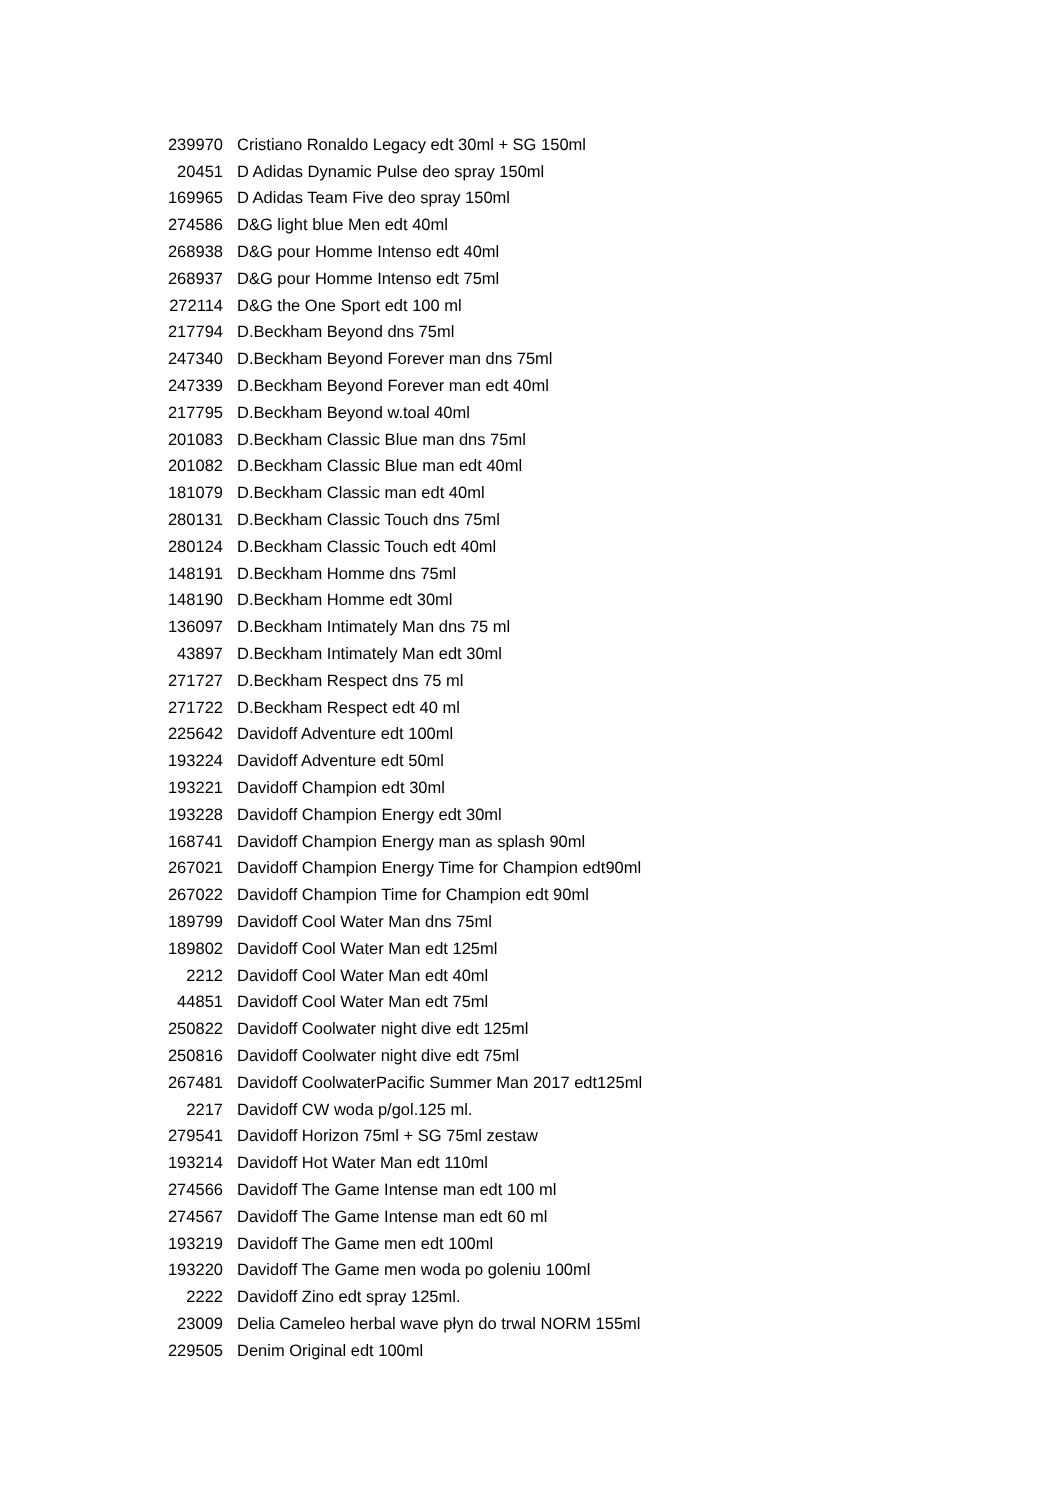| 239970 | Cristiano Ronaldo Legacy edt 30ml + SG 150ml |
| 20451 | D Adidas Dynamic Pulse deo spray 150ml |
| 169965 | D Adidas Team Five deo spray 150ml |
| 274586 | D&G light blue Men edt 40ml |
| 268938 | D&G pour Homme Intenso edt 40ml |
| 268937 | D&G pour Homme Intenso edt 75ml |
| 272114 | D&G the One Sport edt 100 ml |
| 217794 | D.Beckham Beyond dns 75ml |
| 247340 | D.Beckham Beyond Forever man dns 75ml |
| 247339 | D.Beckham Beyond Forever man edt 40ml |
| 217795 | D.Beckham Beyond w.toal 40ml |
| 201083 | D.Beckham Classic Blue man dns 75ml |
| 201082 | D.Beckham Classic Blue man edt 40ml |
| 181079 | D.Beckham Classic man edt 40ml |
| 280131 | D.Beckham Classic Touch dns 75ml |
| 280124 | D.Beckham Classic Touch edt 40ml |
| 148191 | D.Beckham Homme dns 75ml |
| 148190 | D.Beckham Homme edt 30ml |
| 136097 | D.Beckham Intimately Man dns 75 ml |
| 43897 | D.Beckham Intimately Man edt 30ml |
| 271727 | D.Beckham Respect dns 75 ml |
| 271722 | D.Beckham Respect edt 40 ml |
| 225642 | Davidoff Adventure edt 100ml |
| 193224 | Davidoff Adventure edt 50ml |
| 193221 | Davidoff Champion edt 30ml |
| 193228 | Davidoff Champion Energy edt 30ml |
| 168741 | Davidoff Champion Energy man as splash 90ml |
| 267021 | Davidoff Champion Energy Time for Champion edt90ml |
| 267022 | Davidoff Champion Time for Champion edt 90ml |
| 189799 | Davidoff Cool Water Man dns 75ml |
| 189802 | Davidoff Cool Water Man edt 125ml |
| 2212 | Davidoff Cool Water Man edt 40ml |
| 44851 | Davidoff Cool Water Man edt 75ml |
| 250822 | Davidoff Coolwater night dive edt 125ml |
| 250816 | Davidoff Coolwater night dive edt 75ml |
| 267481 | Davidoff CoolwaterPacific Summer Man 2017 edt125ml |
| 2217 | Davidoff CW woda p/gol.125 ml. |
| 279541 | Davidoff Horizon 75ml + SG 75ml zestaw |
| 193214 | Davidoff Hot Water Man edt 110ml |
| 274566 | Davidoff The Game Intense man edt 100 ml |
| 274567 | Davidoff The Game Intense man edt 60 ml |
| 193219 | Davidoff The Game men edt 100ml |
| 193220 | Davidoff The Game men woda po goleniu 100ml |
| 2222 | Davidoff Zino edt spray 125ml. |
| 23009 | Delia Cameleo herbal wave płyn do trwal NORM 155ml |
| 229505 | Denim Original edt 100ml |